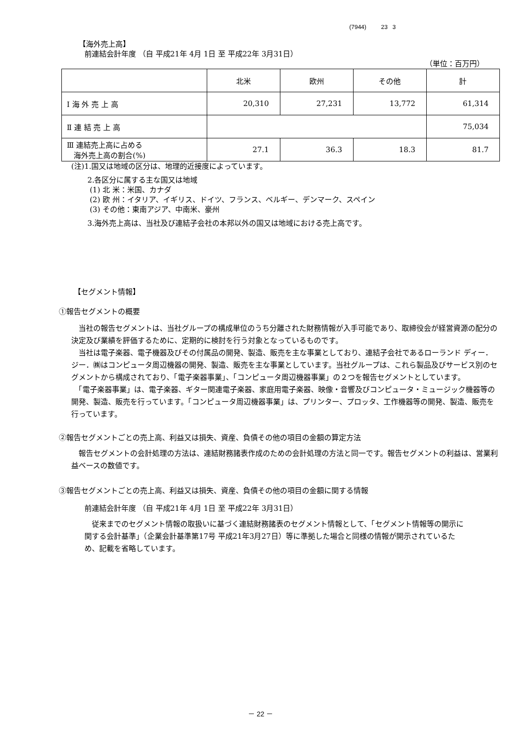(7944) 23 3
【海外売上高】
前連結会計年度 （自 平成21年 4月 1日 至 平成22年 3月31日）
（単位：百万円）
| | 北米 | 欧州 | その他 | 計 |
| Ⅰ 海 外 売 上 高 | 20,310 | 27,231 | 13,772 | 61,314 |
| Ⅱ 連 結 売 上 高 | | | | 75,034 |
| Ⅲ 連結売上高に占める 海外売上高の割合(%) | 27.1 | 36.3 | 18.3 | 81.7 |
(注)1.国又は地域の区分は、地理的近接度によっています。
2.各区分に属する主な国又は地域
(1) 北 米：米国、カナダ
(2) 欧 州：イタリア、イギリス、ドイツ、フランス、ベルギー、デンマーク、スペイン
(3) その他：東南アジア、中南米、豪州
3.海外売上高は、当社及び連結子会社の本邦以外の国又は地域における売上高です。
【セグメント情報】
①報告セグメントの概要
　当社の報告セグメントは、当社グループの構成単位のうち分離された財務情報が入手可能であり、取締役会が経営資源の配分の決定及び業績を評価するために、定期的に検討を行う対象となっているものです。
　当社は電子楽器、電子機器及びその付属品の開発、製造、販売を主な事業としており、連結子会社であるローランド ディー．ジー．㈱はコンピュータ周辺機器の開発、製造、販売を主な事業としています。当社グループは、これら製品及びサービス別のセグメントから構成されており、「電子楽器事業」、「コンピュータ周辺機器事業」の２つを報告セグメントとしています。
　「電子楽器事業」は、電子楽器、ギター関連電子楽器、家庭用電子楽器、映像・音響及びコンピュータ・ミュージック機器等の開発、製造、販売を行っています。「コンピュータ周辺機器事業」は、プリンター、プロッタ、工作機器等の開発、製造、販売を行っています。
②報告セグメントごとの売上高、利益又は損失、資産、負債その他の項目の金額の算定方法
　報告セグメントの会計処理の方法は、連結財務諸表作成のための会計処理の方法と同一です。報告セグメントの利益は、営業利益ベースの数値です。
③報告セグメントごとの売上高、利益又は損失、資産、負債その他の項目の金額に関する情報
前連結会計年度 （自 平成21年 4月 1日 至 平成22年 3月31日）
　従来までのセグメント情報の取扱いに基づく連結財務諸表のセグメント情報として、「セグメント情報等の開示に関する会計基準」（企業会計基準第17号 平成21年3月27日）等に準拠した場合と同様の情報が開示されているため、記載を省略しています。
－ 22 －